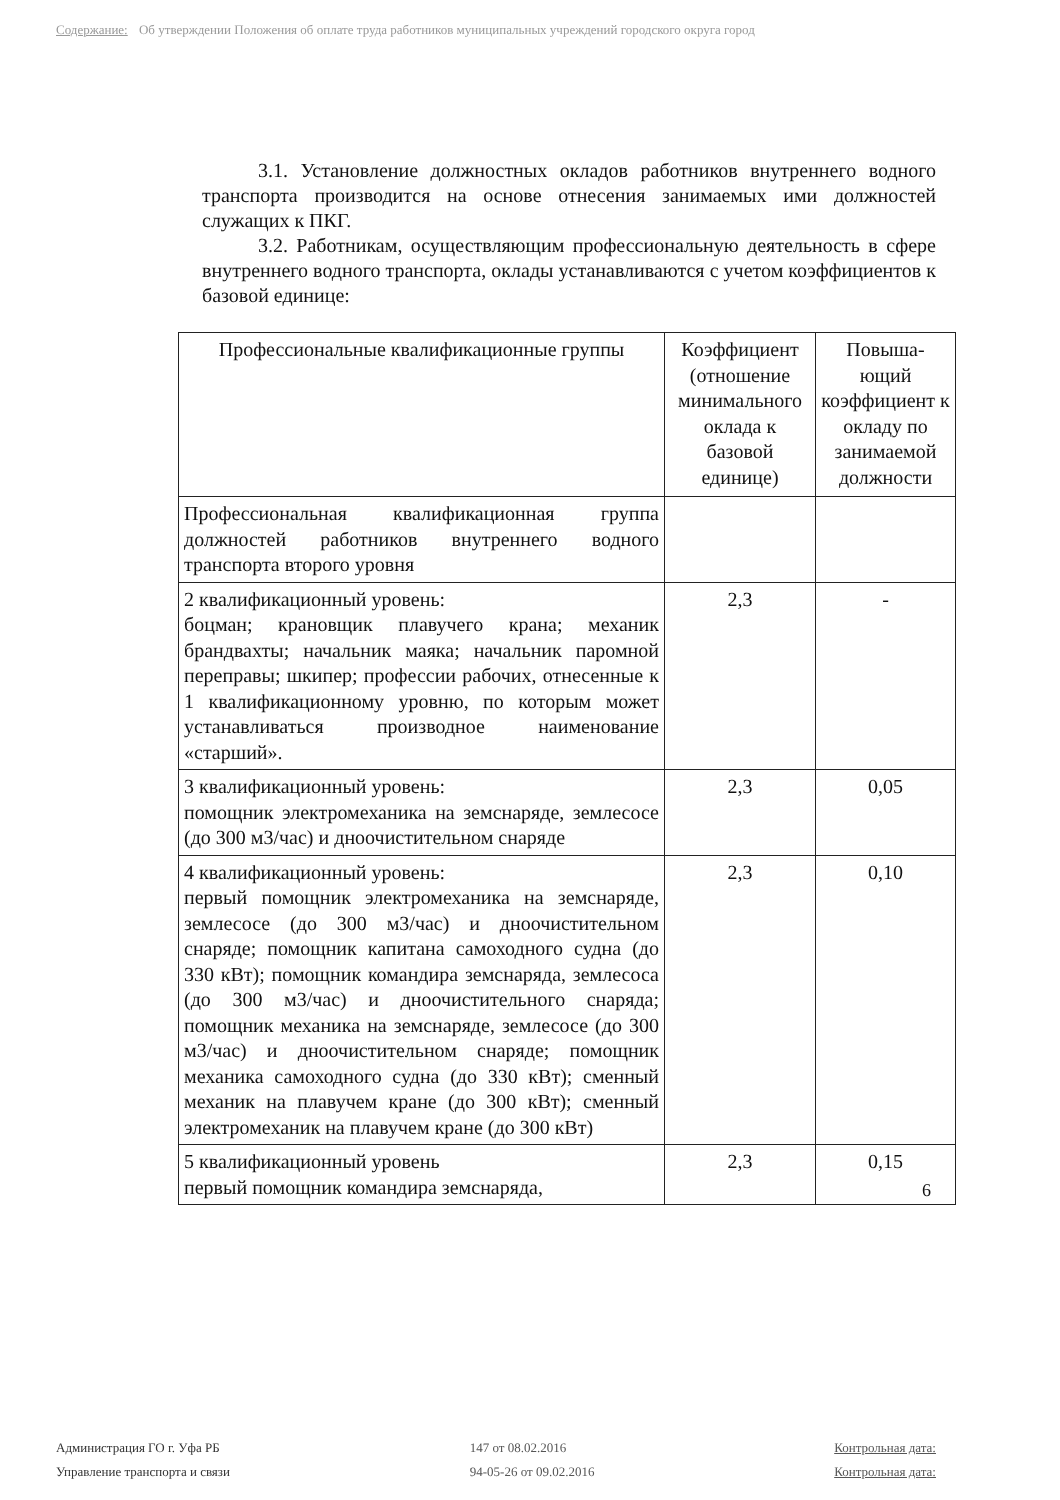Содержание: Об утверждении Положения об оплате труда работников муниципальных учреждений городского округа город
3.1. Установление должностных окладов работников внутреннего водного транспорта производится на основе отнесения занимаемых ими должностей служащих к ПКГ.
3.2. Работникам, осуществляющим профессиональную деятельность в сфере внутреннего водного транспорта, оклады устанавливаются с учетом коэффициентов к базовой единице:
| Профессиональные квалификационные группы | Коэффициент (отношение минимального оклада к базовой единице) | Повыша-ющий коэффициент к окладу по занимаемой должности |
| --- | --- | --- |
| Профессиональная квалификационная группа должностей работников внутреннего водного транспорта второго уровня | | |
| 2 квалификационный уровень: боцман; крановщик плавучего крана; механик брандвахты; начальник маяка; начальник паромной переправы; шкипер; профессии рабочих, отнесенные к 1 квалификационному уровню, по которым может устанавливаться производное наименование «старший». | 2,3 | - |
| 3 квалификационный уровень: помощник электромеханика на земснаряде, землесосе (до 300 м3/час) и дноочистительном снаряде | 2,3 | 0,05 |
| 4 квалификационный уровень: первый помощник электромеханика на земснаряде, землесосе (до 300 м3/час) и дноочистительном снаряде; помощник капитана самоходного судна (до 330 кВт); помощник командира земснаряда, землесоса (до 300 м3/час) и дноочистительного снаряда; помощник механика на земснаряде, землесосе (до 300 м3/час) и дноочистительном снаряде; помощник механика самоходного судна (до 330 кВт); сменный механик на плавучем кране (до 300 кВт); сменный электромеханик на плавучем кране (до 300 кВт) | 2,3 | 0,10 |
| 5 квалификационный уровень первый помощник командира земснаряда, | 2,3 | 0,15 |
6
Администрация ГО г. Уфа РБ
Управление транспорта и связи
147 от 08.02.2016
94-05-26 от 09.02.2016
Контрольная дата:
Контрольная дата: